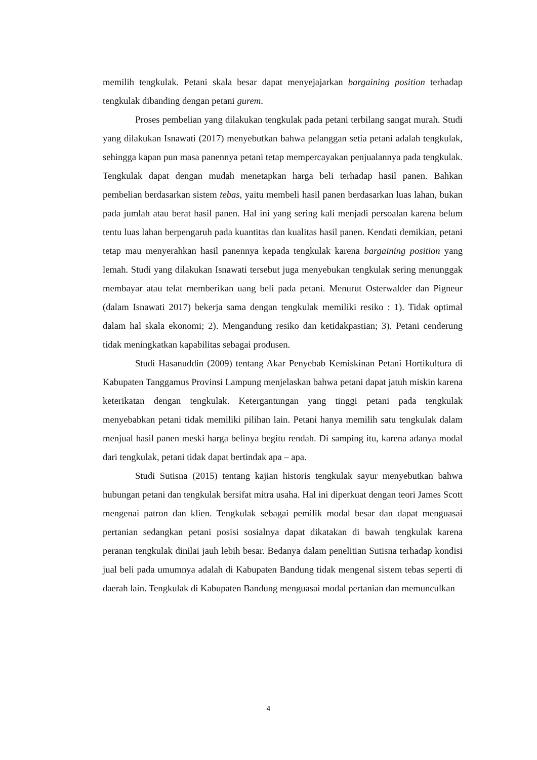memilih tengkulak. Petani skala besar dapat menyejajarkan bargaining position terhadap tengkulak dibanding dengan petani gurem.
Proses pembelian yang dilakukan tengkulak pada petani terbilang sangat murah. Studi yang dilakukan Isnawati (2017) menyebutkan bahwa pelanggan setia petani adalah tengkulak, sehingga kapan pun masa panennya petani tetap mempercayakan penjualannya pada tengkulak. Tengkulak dapat dengan mudah menetapkan harga beli terhadap hasil panen. Bahkan pembelian berdasarkan sistem tebas, yaitu membeli hasil panen berdasarkan luas lahan, bukan pada jumlah atau berat hasil panen. Hal ini yang sering kali menjadi persoalan karena belum tentu luas lahan berpengaruh pada kuantitas dan kualitas hasil panen. Kendati demikian, petani tetap mau menyerahkan hasil panennya kepada tengkulak karena bargaining position yang lemah. Studi yang dilakukan Isnawati tersebut juga menyebukan tengkulak sering menunggak membayar atau telat memberikan uang beli pada petani. Menurut Osterwalder dan Pigneur (dalam Isnawati 2017) bekerja sama dengan tengkulak memiliki resiko : 1). Tidak optimal dalam hal skala ekonomi; 2). Mengandung resiko dan ketidakpastian; 3). Petani cenderung tidak meningkatkan kapabilitas sebagai produsen.
Studi Hasanuddin (2009) tentang Akar Penyebab Kemiskinan Petani Hortikultura di Kabupaten Tanggamus Provinsi Lampung menjelaskan bahwa petani dapat jatuh miskin karena keterikatan dengan tengkulak. Ketergantungan yang tinggi petani pada tengkulak menyebabkan petani tidak memiliki pilihan lain. Petani hanya memilih satu tengkulak dalam menjual hasil panen meski harga belinya begitu rendah. Di samping itu, karena adanya modal dari tengkulak, petani tidak dapat bertindak apa – apa.
Studi Sutisna (2015) tentang kajian historis tengkulak sayur menyebutkan bahwa hubungan petani dan tengkulak bersifat mitra usaha. Hal ini diperkuat dengan teori James Scott mengenai patron dan klien. Tengkulak sebagai pemilik modal besar dan dapat menguasai pertanian sedangkan petani posisi sosialnya dapat dikatakan di bawah tengkulak karena peranan tengkulak dinilai jauh lebih besar. Bedanya dalam penelitian Sutisna terhadap kondisi jual beli pada umumnya adalah di Kabupaten Bandung tidak mengenal sistem tebas seperti di daerah lain. Tengkulak di Kabupaten Bandung menguasai modal pertanian dan memunculkan
4